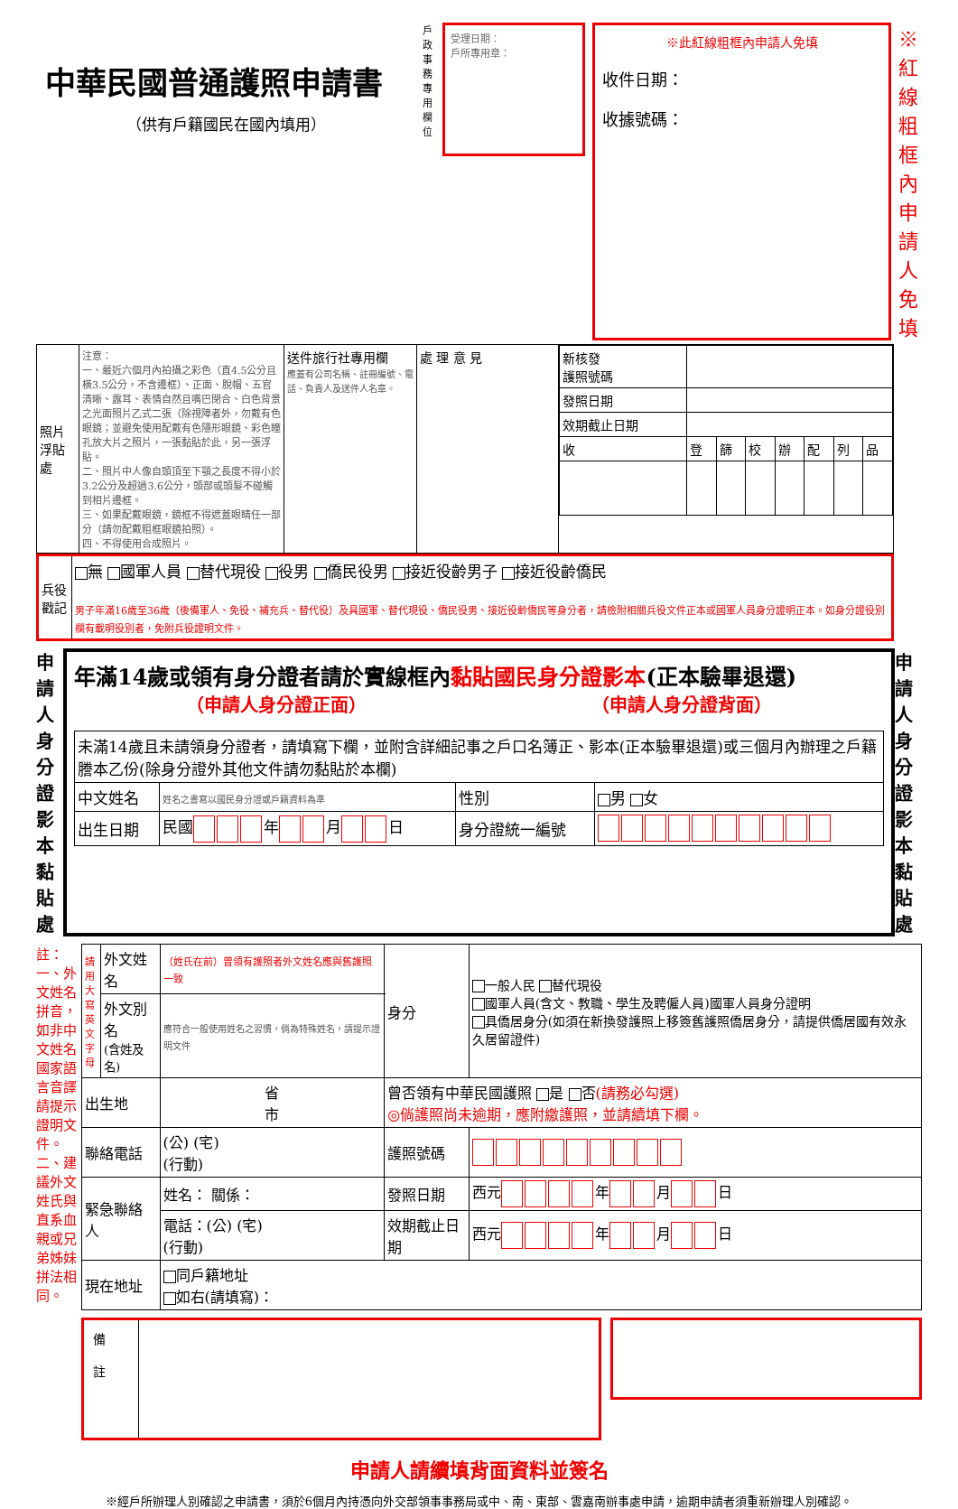中華民國普通護照申請書
（供有戶籍國民在國內填用）
戶政事務專用欄位
受理日期：
戶所專用章：
※此紅線粗框內申請人免填
收件日期：
收據號碼：
※紅線粗框內申請人免填
| 照片浮貼處 | 注意： 一、最近六個月內拍攝之彩色（直4.5公分且橫3.5公分，不含邊框）、正面、脫帽、五官清晰、露耳、表情自然且嘴巴閉合、白色背景之光面照片乙式二張（除視障者外，勿戴有色眼鏡；並避免使用配戴有色隱形眼鏡、彩色瞳孔放大片之照片，一張黏貼於此，另一張浮貼。 二、照片中人像自頭頂至下顎之長度不得小於3.2公分及超過3.6公分，頭部或頭髮不碰觸到相片邊框。 三、如果配戴眼鏡，鏡框不得遮蓋眼睛任一部分（請勿配戴粗框眼鏡拍照）。 四、不得使用合成照片。 | 送件旅行社專用欄 應蓋有公司名稱、註冊編號、電話、負責人及送件人名章。 | 處 理 意 見 | / 新核發 護照號碼 / / / / / / / / / 發照日期 / / / / / / / / / 效期截止日期 / / / / / / / / / 收 / 登 / 篩 / 校 / 辦 / 配 / 列 / 品 / |
| 兵役戳記 | 無 國軍人員 替代現役 役男 僑民役男 接近役齡男子 接近役齡僑民 男子年滿16歲至36歲（後備軍人、免役、補充兵、替代役）及具國軍、替代現役、僑民役男、接近役齡僑民等身分者，請檢附相關兵役文件正本或國軍人員身分證明正本。如身分證役別欄有載明役別者，免附兵役證明文件。 |
申請人身分證影本黏貼處
年滿14歲或領有身分證者請於實線框內黏貼國民身分證影本(正本驗畢退還)
（申請人身分證正面） （申請人身分證背面）
| 未滿14歲且未請領身分證者，請填寫下欄，並附含詳細記事之戶口名簿正、影本(正本驗畢退還)或三個月內辦理之戶籍謄本乙份(除身分證外其他文件請勿黏貼於本欄) | | | |
| 中文姓名 | 姓名之書寫以國民身分證或戶籍資料為準 | 性別 | 男 女 |
| 出生日期 | 民國 年 月 日 | 身分證統一編號 | |
申請人身分證影本黏貼處
註：一、外文姓名拼音，如非中文姓名國家語言音譯請提示證明文件。二、建議外文姓氏與直系血親或兄弟姊妹拼法相同。
| 請用大寫英文字母 | 外文姓名 | （姓氏在前）曾領有護照者外文姓名應與舊護照一致 | 身分 | 一般人民 替代現役 國軍人員(含文、教職、學生及聘僱人員)國軍人員身分證明 具僑居身分(如須在新換發護照上移簽舊護照僑居身分，請提供僑居國有效永久居留證件) | |
| | 外文別名 (含姓及名) | 應符合一般使用姓名之習慣，倘為特殊姓名，請提示證明文件 | | | |
| 出生地 | | 省 市 | 曾否領有中華民國護照 是 否 (請務必勾選) ◎倘護照尚未逾期，應附繳護照，並請續填下欄。 | | |
| 聯絡電話 | | (公) (宅) (行動) | 護照號碼 | | |
| 緊急聯絡人 | | 姓名： 關係： | 發照日期 | | 西元 年 月 日 |
| | | 電話：(公) (宅) (行動) | 效期截止日期 | | 西元 年 月 日 |
| 現在地址 | | 同戶籍地址 如右(請填寫)： | | | |
備
註
申請人請續填背面資料並簽名
※經戶所辦理人別確認之申請書，須於6個月內持憑向外交部領事事務局或中、南、東部、雲嘉南辦事處申請，逾期申請者須重新辦理人別確認。